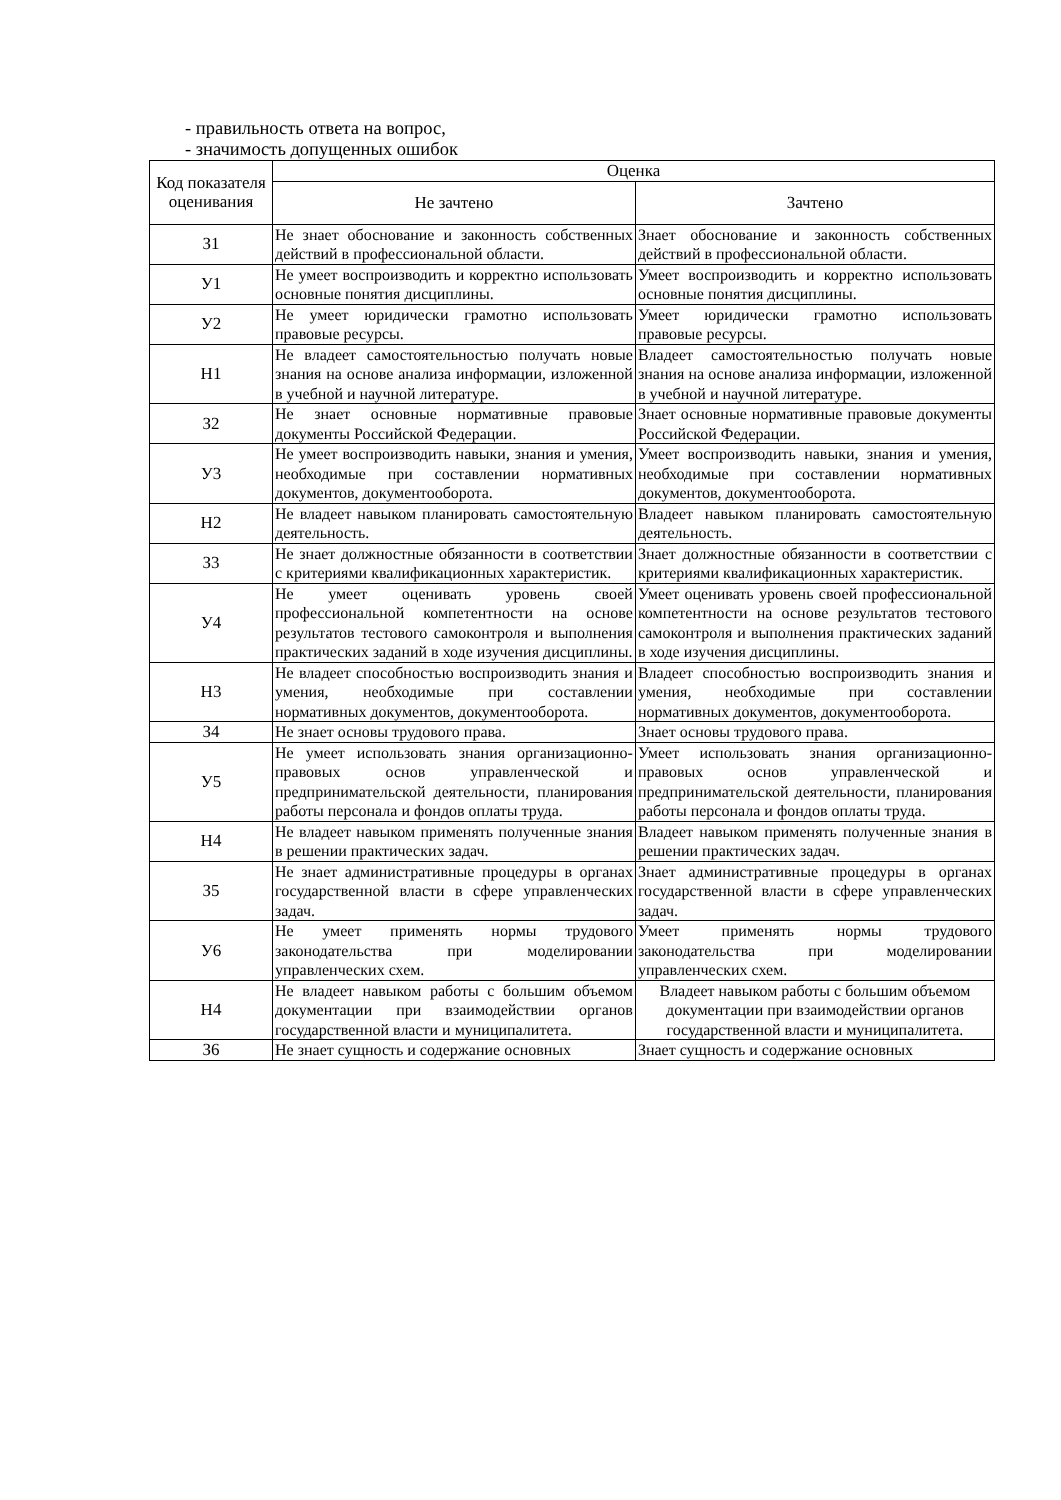- правильность ответа на вопрос,
- значимость допущенных ошибок
| Код показателя оценивания | Оценка | |
| --- | --- | --- |
| | Не зачтено | Зачтено |
| З1 | Не знает обоснование и законность собственных действий в профессиональной области. | Знает обоснование и законность собственных действий в профессиональной области. |
| У1 | Не умеет воспроизводить и корректно использовать основные понятия дисциплины. | Умеет воспроизводить и корректно использовать основные понятия дисциплины. |
| У2 | Не умеет юридически грамотно использовать правовые ресурсы. | Умеет юридически грамотно использовать правовые ресурсы. |
| Н1 | Не владеет самостоятельностью получать новые знания на основе анализа информации, изложенной в учебной и научной литературе. | Владеет самостоятельностью получать новые знания на основе анализа информации, изложенной в учебной и научной литературе. |
| З2 | Не знает основные нормативные правовые документы Российской Федерации. | Знает основные нормативные правовые документы Российской Федерации. |
| У3 | Не умеет воспроизводить навыки, знания и умения, необходимые при составлении нормативных документов, документооборота. | Умеет воспроизводить навыки, знания и умения, необходимые при составлении нормативных документов, документооборота. |
| Н2 | Не владеет навыком планировать самостоятельную деятельность. | Владеет навыком планировать самостоятельную деятельность. |
| З3 | Не знает должностные обязанности в соответствии с критериями квалификационных характеристик. | Знает должностные обязанности в соответствии с критериями квалификационных характеристик. |
| У4 | Не умеет оценивать уровень своей профессиональной компетентности на основе результатов тестового самоконтроля и выполнения практических заданий в ходе изучения дисциплины. | Умеет оценивать уровень своей профессиональной компетентности на основе результатов тестового самоконтроля и выполнения практических заданий в ходе изучения дисциплины. |
| Н3 | Не владеет способностью воспроизводить знания и умения, необходимые при составлении нормативных документов, документооборота. | Владеет способностью воспроизводить знания и умения, необходимые при составлении нормативных документов, документооборота. |
| З4 | Не знает основы трудового права. | Знает основы трудового права. |
| У5 | Не умеет использовать знания организационно-правовых основ управленческой и предпринимательской деятельности, планирования работы персонала и фондов оплаты труда. | Умеет использовать знания организационно-правовых основ управленческой и предпринимательской деятельности, планирования работы персонала и фондов оплаты труда. |
| Н4 | Не владеет навыком применять полученные знания в решении практических задач. | Владеет навыком применять полученные знания в решении практических задач. |
| З5 | Не знает административные процедуры в органах государственной власти в сфере управленческих задач. | Знает административные процедуры в органах государственной власти в сфере управленческих задач. |
| У6 | Не умеет применять нормы трудового законодательства при моделировании управленческих схем. | Умеет применять нормы трудового законодательства при моделировании управленческих схем. |
| Н4 | Не владеет навыком работы с большим объемом документации при взаимодействии органов государственной власти и муниципалитета. | Владеет навыком работы с большим объемом документации при взаимодействии органов государственной власти и муниципалитета. |
| З6 | Не знает сущность и содержание основных | Знает сущность и содержание основных |